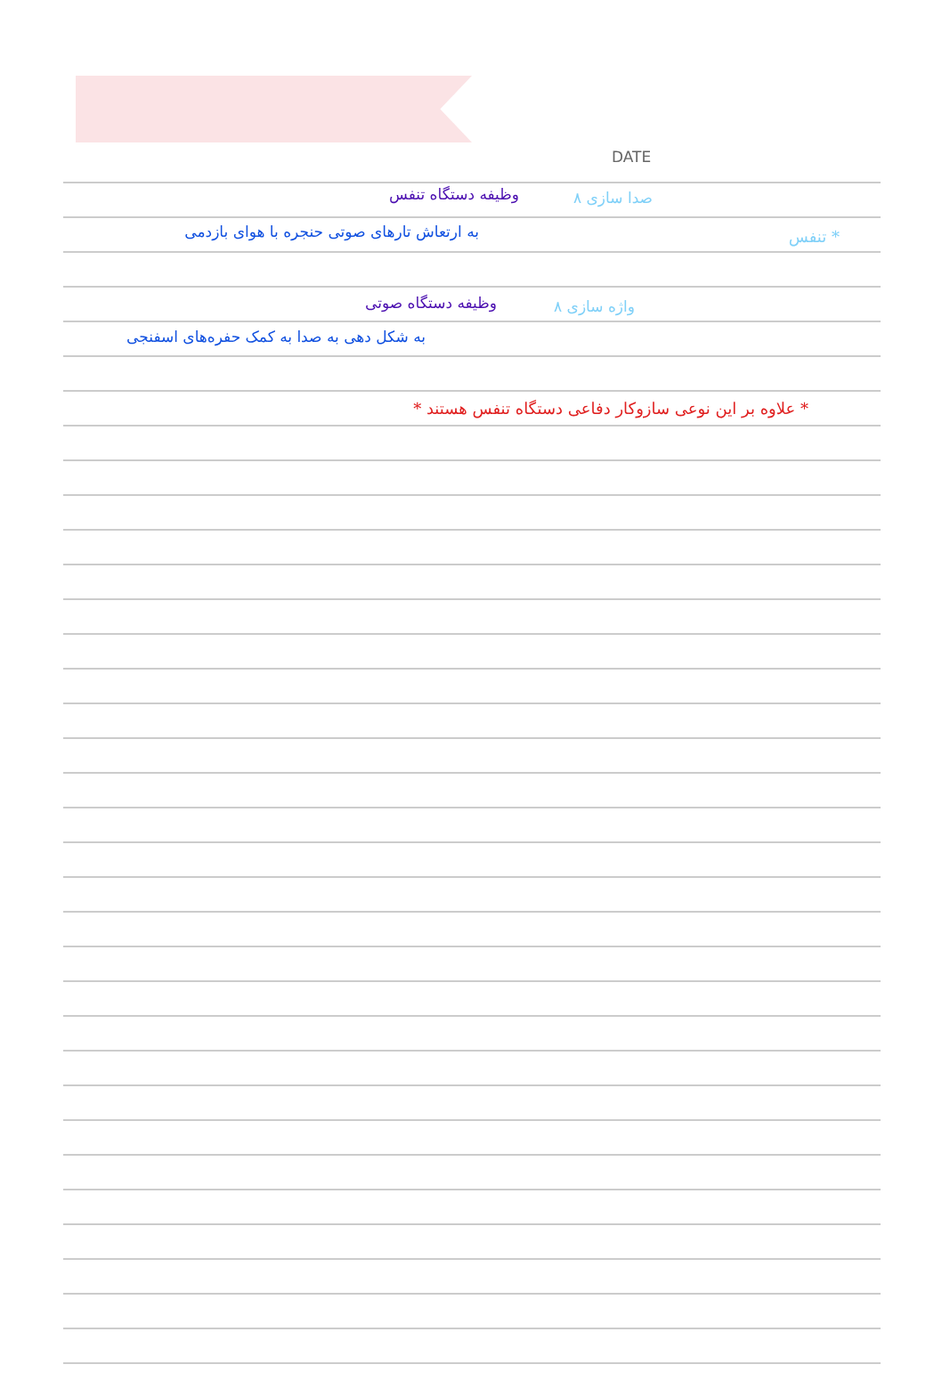DATE
وظیفه دستگاه تنفس صدا سازی ۸
* تنفس به ارتعاش تارهای صوتی حنجره با هوای بازدمی
وظیفه دستگاه صوتی واژه سازی ۸
به شکل دهی به صدا به کمک حفره‌های اسفنجی
* علاوه بر این نوعی سازوکار دفاعی دستگاه تنفس هستند *